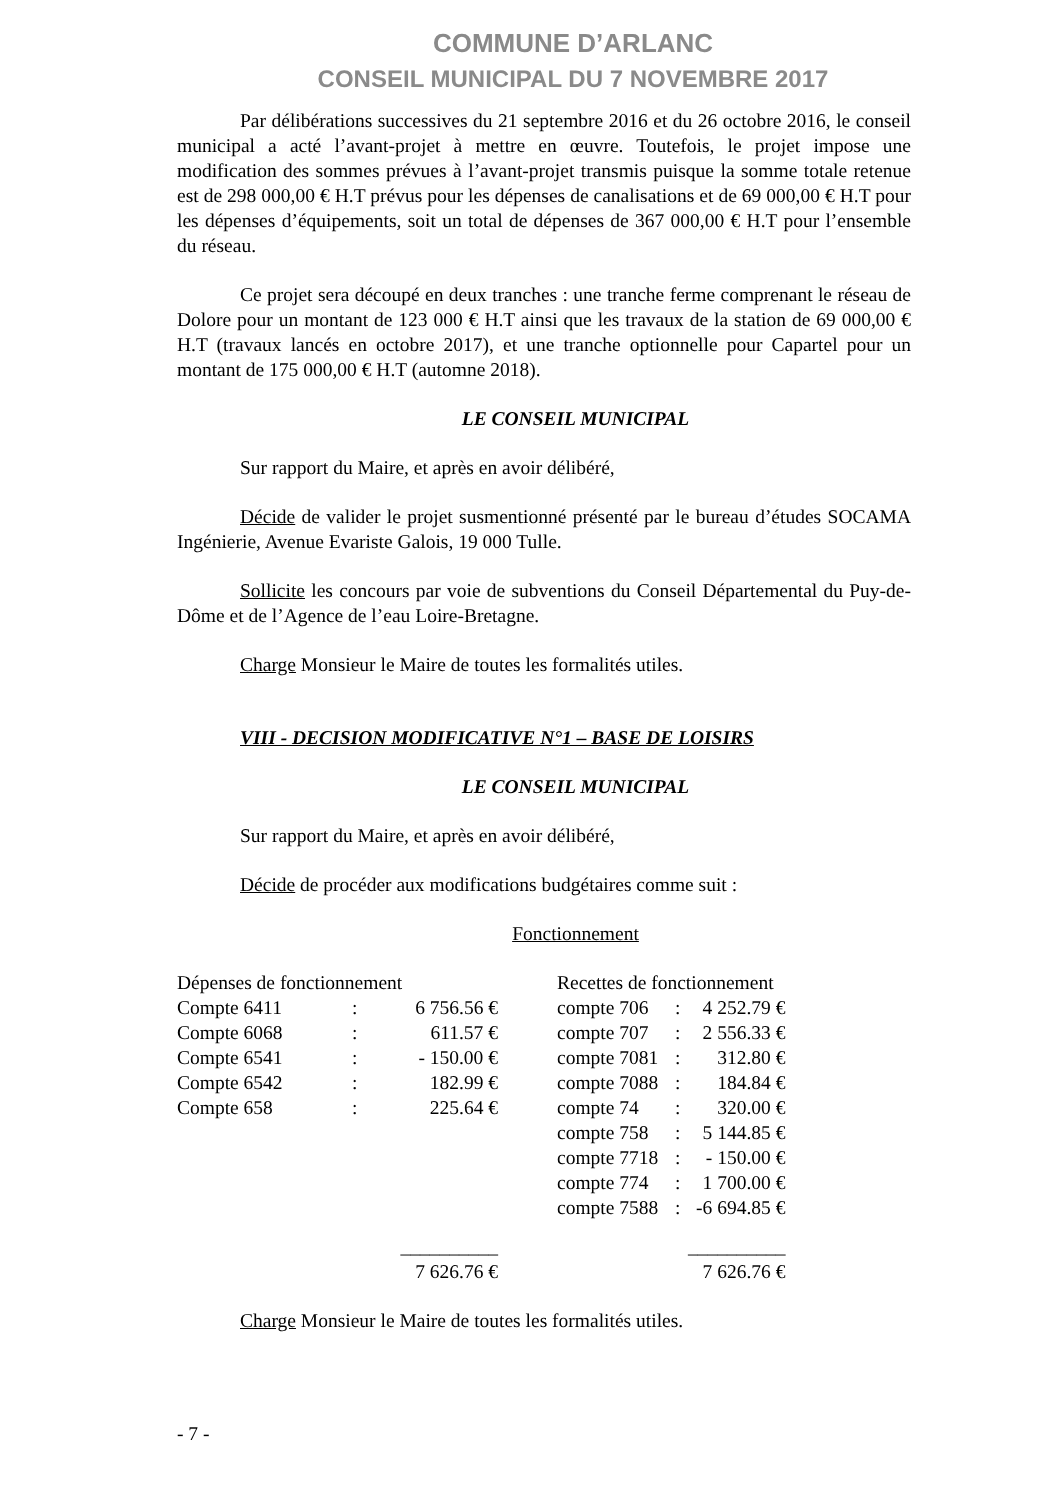COMMUNE D’ARLANC
CONSEIL MUNICIPAL DU 7 NOVEMBRE 2017
Par délibérations successives du 21 septembre 2016 et du 26 octobre 2016, le conseil municipal a acté l’avant-projet à mettre en œuvre. Toutefois, le projet impose une modification des sommes prévues à l’avant-projet transmis puisque la somme totale retenue est de 298 000,00 € H.T prévus pour les dépenses de canalisations et de 69 000,00 € H.T pour les dépenses d’équipements, soit un total de dépenses de 367 000,00 € H.T pour l’ensemble du réseau.
Ce projet sera découpé en deux tranches : une tranche ferme comprenant le réseau de Dolore pour un montant de 123 000 € H.T ainsi que les travaux de la station de 69 000,00 € H.T (travaux lancés en octobre 2017), et une tranche optionnelle pour Capartel pour un montant de 175 000,00 € H.T (automne 2018).
LE CONSEIL MUNICIPAL
Sur rapport du Maire, et après en avoir délibéré,
Décide de valider le projet susmentionné présenté par le bureau d’études SOCAMA Ingénierie, Avenue Evariste Galois, 19 000 Tulle.
Sollicite les concours par voie de subventions du Conseil Départemental du Puy-de-Dôme et de l’Agence de l’eau Loire-Bretagne.
Charge Monsieur le Maire de toutes les formalités utiles.
VIII - DECISION MODIFICATIVE N°1 – BASE DE LOISIRS
LE CONSEIL MUNICIPAL
Sur rapport du Maire, et après en avoir délibéré,
Décide de procéder aux modifications budgétaires comme suit :
Fonctionnement
| Dépenses de fonctionnement | | | Recettes de fonctionnement | | |
| Compte 6411 | : | 6 756.56 € | compte 706 | : | 4 252.79 € |
| Compte 6068 | : | 611.57 € | compte 707 | : | 2 556.33 € |
| Compte 6541 | : | - 150.00 € | compte 7081 | : | 312.80 € |
| Compte 6542 | : | 182.99 € | compte 7088 | : | 184.84 € |
| Compte 658 | : | 225.64 € | compte 74 | : | 320.00 € |
| | | | compte 758 | : | 5 144.85 € |
| | | | compte 7718 | : | - 150.00 € |
| | | | compte 774 | : | 1 700.00 € |
| | | | compte 7588 | : | -6 694.85 € |
| | | __________ | | | __________ |
| | | 7 626.76 € | | | 7 626.76 € |
Charge Monsieur le Maire de toutes les formalités utiles.
- 7 -